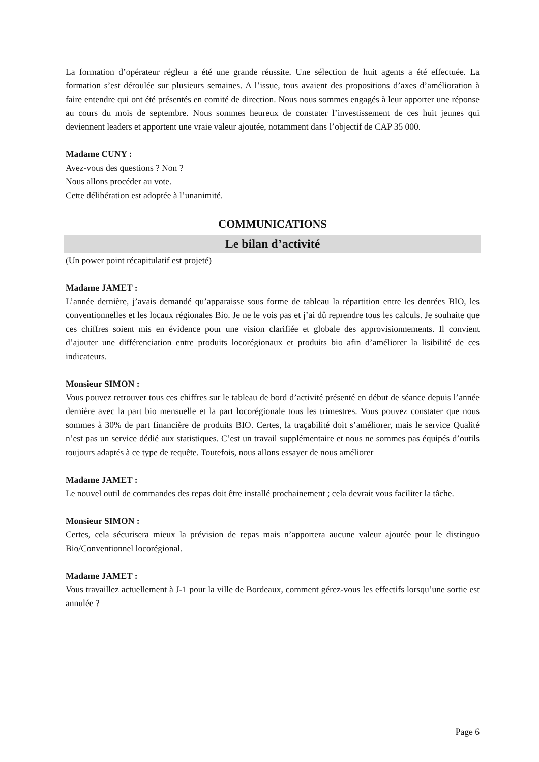La formation d’opérateur régleur a été une grande réussite. Une sélection de huit agents a été effectuée. La formation s’est déroulée sur plusieurs semaines. A l’issue, tous avaient des propositions d’axes d’amélioration à faire entendre qui ont été présentés en comité de direction. Nous nous sommes engagés à leur apporter une réponse au cours du mois de septembre. Nous sommes heureux de constater l’investissement de ces huit jeunes qui deviennent leaders et apportent une vraie valeur ajoutée, notamment dans l’objectif de CAP 35 000.
Madame CUNY :
Avez-vous des questions ? Non ?
Nous allons procéder au vote.
Cette délibération est adoptée à l’unanimité.
COMMUNICATIONS
Le bilan d’activité
(Un power point récapitulatif est projeté)
Madame JAMET :
L’année dernière, j’avais demandé qu’apparaisse sous forme de tableau la répartition entre les denrées BIO, les conventionnelles et les locaux régionales Bio. Je ne le vois pas et j’ai dû reprendre tous les calculs. Je souhaite que ces chiffres soient mis en évidence pour une vision clarifiée et globale des approvisionnements. Il convient d’ajouter une différenciation entre produits locorégionaux et produits bio afin d’améliorer la lisibilité de ces indicateurs.
Monsieur SIMON :
Vous pouvez retrouver tous ces chiffres sur le tableau de bord d’activité présenté en début de séance depuis l’année dernière avec la part bio mensuelle et la part locorégionale tous les trimestres. Vous pouvez constater que nous sommes à 30% de part financière de produits BIO. Certes, la traçabilité doit s’améliorer, mais le service Qualité n’est pas un service dédié aux statistiques. C’est un travail supplémentaire et nous ne sommes pas équipés d’outils toujours adaptés à ce type de requête. Toutefois, nous allons essayer de nous améliorer
Madame JAMET :
Le nouvel outil de commandes des repas doit être installé prochainement ; cela devrait vous faciliter la tâche.
Monsieur SIMON :
Certes, cela sécurisera mieux la prévision de repas mais n’apportera aucune valeur ajoutée pour le distinguo Bio/Conventionnel locorégional.
Madame JAMET :
Vous travaillez actuellement à J-1 pour la ville de Bordeaux, comment gérez-vous les effectifs lorsqu’une sortie est annulée ?
Page 6